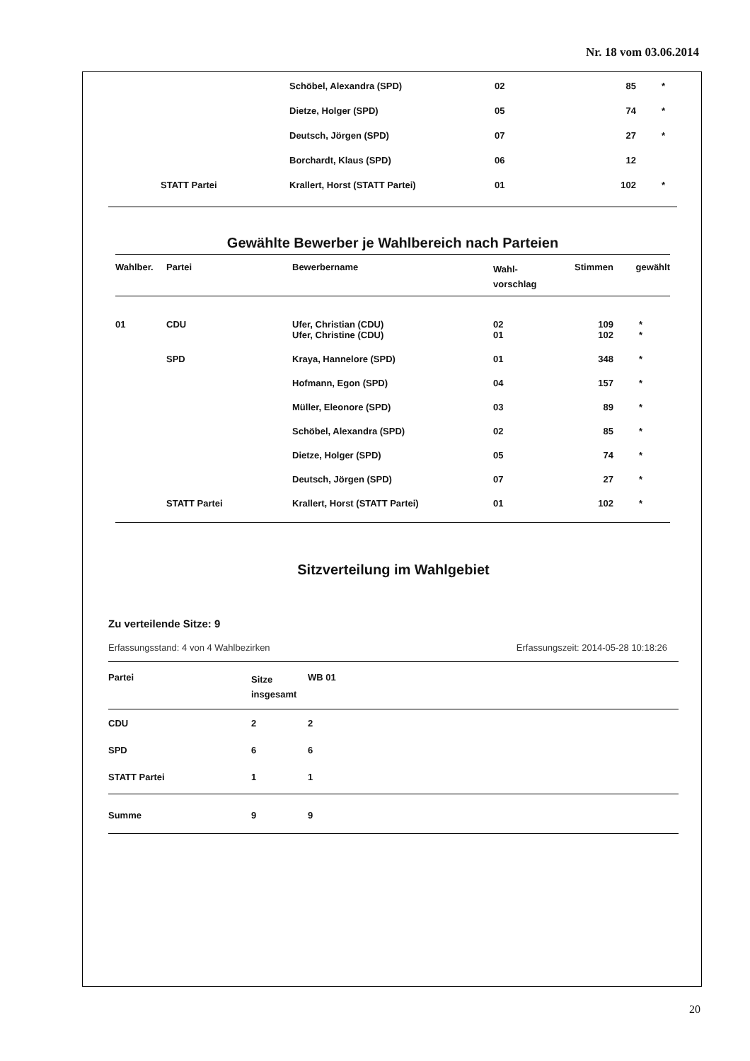Nr. 18 vom 03.06.2014
| | Schöbel, Alexandra (SPD) | 02 | 85 | * |
| | Dietze, Holger (SPD) | 05 | 74 | * |
| | Deutsch, Jörgen (SPD) | 07 | 27 | * |
| | Borchardt, Klaus (SPD) | 06 | 12 | |
| STATT Partei | Krallert, Horst (STATT Partei) | 01 | 102 | * |
Gewählte Bewerber je Wahlbereich nach Parteien
| Wahlber. | Partei | Bewerbername | Wahl- vorschlag | Stimmen | gewählt |
| --- | --- | --- | --- | --- | --- |
| 01 | CDU | Ufer, Christian (CDU) | 02 | 109 | * |
| | | Ufer, Christine (CDU) | 01 | 102 | * |
| | SPD | Kraya, Hannelore (SPD) | 01 | 348 | * |
| | | Hofmann, Egon (SPD) | 04 | 157 | * |
| | | Müller, Eleonore (SPD) | 03 | 89 | * |
| | | Schöbel, Alexandra (SPD) | 02 | 85 | * |
| | | Dietze, Holger (SPD) | 05 | 74 | * |
| | | Deutsch, Jörgen (SPD) | 07 | 27 | * |
| | STATT Partei | Krallert, Horst (STATT Partei) | 01 | 102 | * |
Sitzverteilung im Wahlgebiet
Zu verteilende Sitze: 9
Erfassungsstand: 4 von 4 Wahlbezirken Erfassungszeit: 2014-05-28 10:18:26
| Partei | Sitze insgesamt | WB 01 |
| --- | --- | --- |
| CDU | 2 | 2 |
| SPD | 6 | 6 |
| STATT Partei | 1 | 1 |
| Summe | 9 | 9 |
20